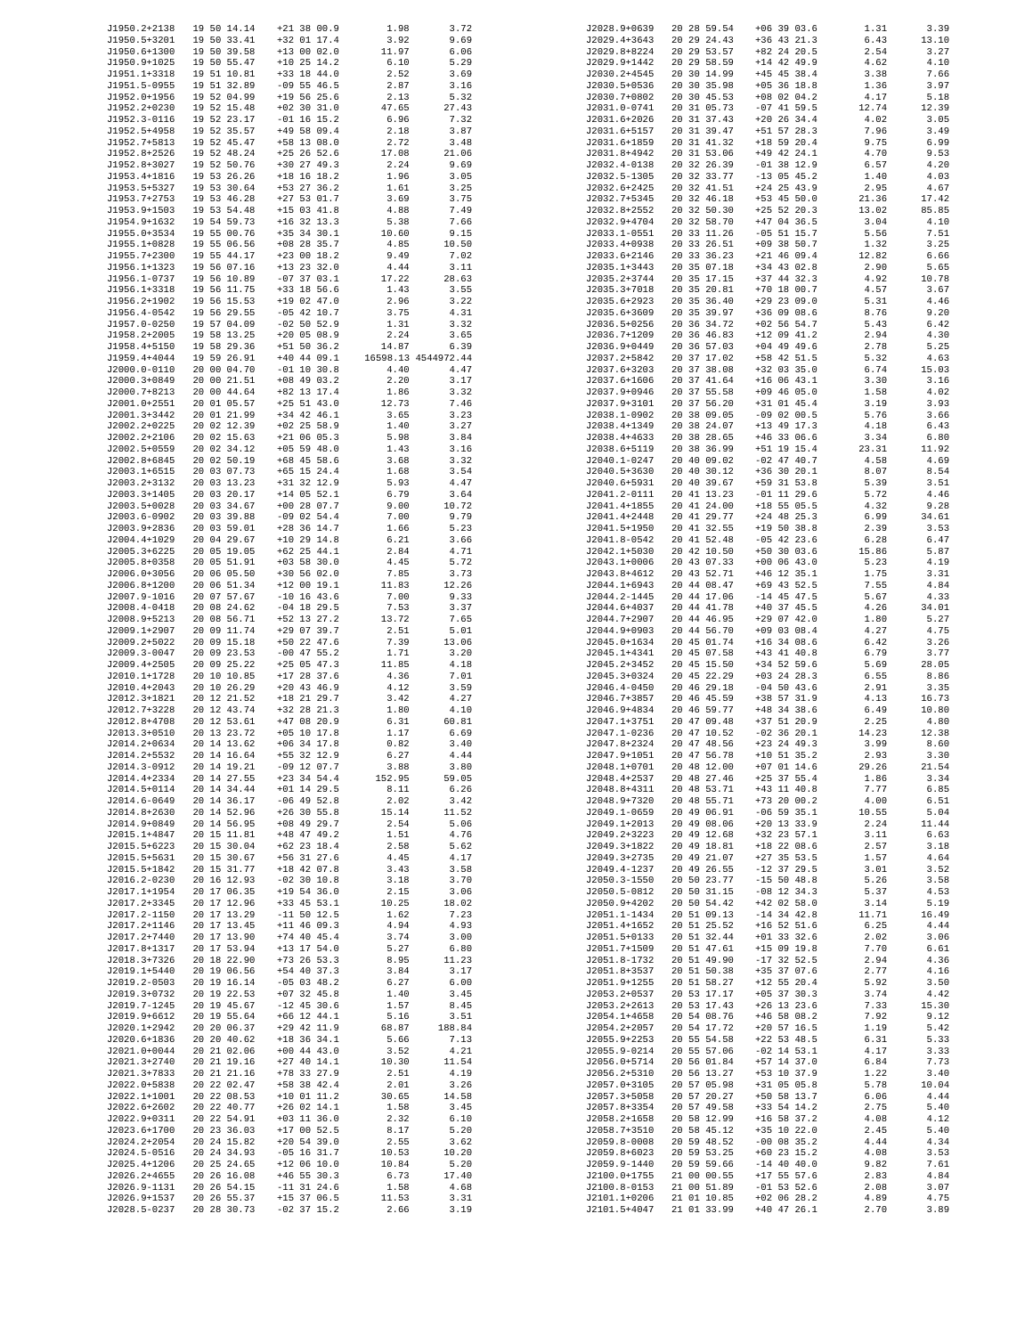| J1950.2+2138 | 19 50 14.14 | +21 38 00.9 | 1.98 | 3.72 |
| J1950.5+3201 | 19 50 33.41 | +32 01 17.4 | 3.92 | 9.69 |
| J1950.6+1300 | 19 50 39.58 | +13 00 02.0 | 11.97 | 6.06 |
| J1950.9+1025 | 19 50 55.47 | +10 25 14.2 | 6.10 | 5.29 |
| J1951.1+3318 | 19 51 10.81 | +33 18 44.0 | 2.52 | 3.69 |
| J1951.5-0955 | 19 51 32.89 | -09 55 46.5 | 2.87 | 3.16 |
| J1952.0+1956 | 19 52 04.99 | +19 56 25.6 | 2.13 | 5.32 |
| J1952.2+0230 | 19 52 15.48 | +02 30 31.0 | 47.65 | 27.43 |
| J1952.3-0116 | 19 52 23.17 | -01 16 15.2 | 6.96 | 7.32 |
| J1952.5+4958 | 19 52 35.57 | +49 58 09.4 | 2.18 | 3.87 |
| J1952.7+5813 | 19 52 45.47 | +58 13 08.0 | 2.72 | 3.48 |
| J1952.8+2526 | 19 52 48.24 | +25 26 52.6 | 17.08 | 21.06 |
| J1952.8+3027 | 19 52 50.76 | +30 27 49.3 | 2.24 | 9.69 |
| J1953.4+1816 | 19 53 26.26 | +18 16 18.2 | 1.96 | 3.05 |
| J1953.5+5327 | 19 53 30.64 | +53 27 36.2 | 1.61 | 3.25 |
| J1953.7+2753 | 19 53 46.28 | +27 53 01.7 | 3.69 | 3.75 |
| J1953.9+1503 | 19 53 54.48 | +15 03 41.8 | 4.88 | 7.49 |
| J1954.9+1632 | 19 54 59.73 | +16 32 13.3 | 5.38 | 7.66 |
| J1955.0+3534 | 19 55 00.76 | +35 34 30.1 | 10.60 | 9.15 |
| J1955.1+0828 | 19 55 06.56 | +08 28 35.7 | 4.85 | 10.50 |
| J1955.7+2300 | 19 55 44.17 | +23 00 18.2 | 9.49 | 7.02 |
| J1956.1+1323 | 19 56 07.16 | +13 23 32.0 | 4.44 | 3.11 |
| J1956.1-0737 | 19 56 10.89 | -07 37 03.1 | 17.22 | 28.63 |
| J1956.1+3318 | 19 56 11.75 | +33 18 56.6 | 1.43 | 3.55 |
| J1956.2+1902 | 19 56 15.53 | +19 02 47.0 | 2.96 | 3.22 |
| J1956.4-0542 | 19 56 29.55 | -05 42 10.7 | 3.75 | 4.31 |
| J1957.0-0250 | 19 57 04.09 | -02 50 52.9 | 1.31 | 3.32 |
| J1958.2+2005 | 19 58 13.25 | +20 05 08.9 | 2.24 | 3.65 |
| J1958.4+5150 | 19 58 29.36 | +51 50 36.2 | 14.87 | 6.39 |
| J1959.4+4044 | 19 59 26.91 | +40 44 09.1 | 16598.13 4544972.44 | |
| J2000.0-0110 | 20 00 04.70 | -01 10 30.8 | 4.40 | 4.47 |
| J2000.3+0849 | 20 00 21.51 | +08 49 03.2 | 2.20 | 3.17 |
| J2000.7+8213 | 20 00 44.64 | +82 13 17.4 | 1.86 | 3.32 |
| J2001.0+2551 | 20 01 05.57 | +25 51 43.0 | 12.73 | 7.46 |
| J2001.3+3442 | 20 01 21.99 | +34 42 46.1 | 3.65 | 3.23 |
| J2002.2+0225 | 20 02 12.39 | +02 25 58.9 | 1.40 | 3.27 |
| J2002.2+2106 | 20 02 15.63 | +21 06 05.3 | 5.98 | 3.84 |
| J2002.5+0559 | 20 02 34.12 | +05 59 48.0 | 1.43 | 3.16 |
| J2002.8+6845 | 20 02 50.19 | +68 45 58.6 | 3.68 | 3.32 |
| J2003.1+6515 | 20 03 07.73 | +65 15 24.4 | 1.68 | 3.54 |
| J2003.2+3132 | 20 03 13.23 | +31 32 12.9 | 5.93 | 4.47 |
| J2003.3+1405 | 20 03 20.17 | +14 05 52.1 | 6.79 | 3.64 |
| J2003.5+0028 | 20 03 34.67 | +00 28 07.7 | 9.00 | 10.72 |
| J2003.6-0902 | 20 03 39.88 | -09 02 54.4 | 7.00 | 9.79 |
| J2003.9+2836 | 20 03 59.01 | +28 36 14.7 | 1.66 | 5.23 |
| J2004.4+1029 | 20 04 29.67 | +10 29 14.8 | 6.21 | 3.66 |
| J2005.3+6225 | 20 05 19.05 | +62 25 44.1 | 2.84 | 4.71 |
| J2005.8+0358 | 20 05 51.91 | +03 58 30.0 | 4.45 | 5.72 |
| J2006.0+3056 | 20 06 05.50 | +30 56 02.0 | 7.85 | 3.73 |
| J2006.8+1200 | 20 06 51.34 | +12 00 19.1 | 11.83 | 12.26 |
| J2007.9-1016 | 20 07 57.67 | -10 16 43.6 | 7.00 | 9.33 |
| J2008.4-0418 | 20 08 24.62 | -04 18 29.5 | 7.53 | 3.37 |
| J2008.9+5213 | 20 08 56.71 | +52 13 27.2 | 13.72 | 7.65 |
| J2009.1+2907 | 20 09 11.74 | +29 07 39.7 | 2.51 | 5.01 |
| J2009.2+5022 | 20 09 15.18 | +50 22 47.6 | 7.39 | 13.06 |
| J2009.3-0047 | 20 09 23.53 | -00 47 55.2 | 1.71 | 3.20 |
| J2009.4+2505 | 20 09 25.22 | +25 05 47.3 | 11.85 | 4.18 |
| J2010.1+1728 | 20 10 10.85 | +17 28 37.6 | 4.36 | 7.01 |
| J2010.4+2043 | 20 10 26.29 | +20 43 46.9 | 4.12 | 3.59 |
| J2012.3+1821 | 20 12 21.52 | +18 21 29.7 | 3.42 | 4.27 |
| J2012.7+3228 | 20 12 43.74 | +32 28 21.3 | 1.80 | 4.10 |
| J2012.8+4708 | 20 12 53.61 | +47 08 20.9 | 6.31 | 60.81 |
| J2013.3+0510 | 20 13 23.72 | +05 10 17.8 | 1.17 | 6.69 |
| J2014.2+0634 | 20 14 13.62 | +06 34 17.8 | 0.82 | 3.40 |
| J2014.2+5532 | 20 14 16.64 | +55 32 12.9 | 6.27 | 4.44 |
| J2014.3-0912 | 20 14 19.21 | -09 12 07.7 | 3.88 | 3.80 |
| J2014.4+2334 | 20 14 27.55 | +23 34 54.4 | 152.95 | 59.05 |
| J2014.5+0114 | 20 14 34.44 | +01 14 29.5 | 8.11 | 6.26 |
| J2014.6-0649 | 20 14 36.17 | -06 49 52.8 | 2.02 | 3.42 |
| J2014.8+2630 | 20 14 52.96 | +26 30 55.8 | 15.14 | 11.52 |
| J2014.9+0849 | 20 14 56.95 | +08 49 29.7 | 2.54 | 5.06 |
| J2015.1+4847 | 20 15 11.81 | +48 47 49.2 | 1.51 | 4.76 |
| J2015.5+6223 | 20 15 30.04 | +62 23 18.4 | 2.58 | 5.62 |
| J2015.5+5631 | 20 15 30.67 | +56 31 27.6 | 4.45 | 4.17 |
| J2015.5+1842 | 20 15 31.77 | +18 42 07.8 | 3.43 | 3.58 |
| J2016.2-0230 | 20 16 12.93 | -02 30 10.8 | 3.18 | 3.70 |
| J2017.1+1954 | 20 17 06.35 | +19 54 36.0 | 2.15 | 3.06 |
| J2017.2+3345 | 20 17 12.96 | +33 45 53.1 | 10.25 | 18.02 |
| J2017.2-1150 | 20 17 13.29 | -11 50 12.5 | 1.62 | 7.23 |
| J2017.2+1146 | 20 17 13.45 | +11 46 09.3 | 4.94 | 4.93 |
| J2017.2+7440 | 20 17 13.90 | +74 40 45.4 | 3.74 | 3.00 |
| J2017.8+1317 | 20 17 53.94 | +13 17 54.0 | 5.27 | 6.80 |
| J2018.3+7326 | 20 18 22.90 | +73 26 53.3 | 8.95 | 11.23 |
| J2019.1+5440 | 20 19 06.56 | +54 40 37.3 | 3.84 | 3.17 |
| J2019.2-0503 | 20 19 16.14 | -05 03 48.2 | 6.27 | 6.00 |
| J2019.3+0732 | 20 19 22.53 | +07 32 45.8 | 1.40 | 3.45 |
| J2019.7-1245 | 20 19 45.67 | -12 45 30.6 | 1.57 | 8.45 |
| J2019.9+6612 | 20 19 55.64 | +66 12 44.1 | 5.16 | 3.51 |
| J2020.1+2942 | 20 20 06.37 | +29 42 11.9 | 68.87 | 188.84 |
| J2020.6+1836 | 20 20 40.62 | +18 36 34.1 | 5.66 | 7.13 |
| J2021.0+0044 | 20 21 02.06 | +00 44 43.0 | 3.52 | 4.21 |
| J2021.3+2740 | 20 21 19.16 | +27 40 14.1 | 10.30 | 11.54 |
| J2021.3+7833 | 20 21 21.16 | +78 33 27.9 | 2.51 | 4.19 |
| J2022.0+5838 | 20 22 02.47 | +58 38 42.4 | 2.01 | 3.26 |
| J2022.1+1001 | 20 22 08.53 | +10 01 11.2 | 30.65 | 14.58 |
| J2022.6+2602 | 20 22 40.77 | +26 02 14.1 | 1.58 | 3.45 |
| J2022.9+0311 | 20 22 54.91 | +03 11 36.0 | 2.32 | 6.10 |
| J2023.6+1700 | 20 23 36.03 | +17 00 52.5 | 8.17 | 5.20 |
| J2024.2+2054 | 20 24 15.82 | +20 54 39.0 | 2.55 | 3.62 |
| J2024.5-0516 | 20 24 34.93 | -05 16 31.7 | 10.53 | 10.20 |
| J2025.4+1206 | 20 25 24.65 | +12 06 10.0 | 10.84 | 5.20 |
| J2026.2+4655 | 20 26 16.08 | +46 55 30.3 | 6.73 | 17.40 |
| J2026.9-1131 | 20 26 54.15 | -11 31 24.6 | 1.58 | 4.68 |
| J2026.9+1537 | 20 26 55.37 | +15 37 06.5 | 11.53 | 3.31 |
| J2028.5-0237 | 20 28 30.73 | -02 37 15.2 | 2.66 | 3.19 |
| J2028.9+0639 | 20 28 59.54 | +06 39 03.6 | 1.31 | 3.39 |
| J2029.4+3643 | 20 29 24.43 | +36 43 21.3 | 6.43 | 13.10 |
| J2029.8+8224 | 20 29 53.57 | +82 24 20.5 | 2.54 | 3.27 |
| J2029.9+1442 | 20 29 58.59 | +14 42 49.9 | 4.62 | 4.10 |
| J2030.2+4545 | 20 30 14.99 | +45 45 38.4 | 3.38 | 7.66 |
| J2030.5+0536 | 20 30 35.98 | +05 36 18.8 | 1.36 | 3.97 |
| J2030.7+0802 | 20 30 45.53 | +08 02 04.2 | 4.17 | 5.18 |
| J2031.0-0741 | 20 31 05.73 | -07 41 59.5 | 12.74 | 12.39 |
| J2031.6+2026 | 20 31 37.43 | +20 26 34.4 | 4.02 | 3.05 |
| J2031.6+5157 | 20 31 39.47 | +51 57 28.3 | 7.96 | 3.49 |
| J2031.6+1859 | 20 31 41.32 | +18 59 20.4 | 9.75 | 6.99 |
| J2031.8+4942 | 20 31 53.06 | +49 42 24.1 | 4.70 | 9.53 |
| J2032.4-0138 | 20 32 26.39 | -01 38 12.9 | 6.57 | 4.20 |
| J2032.5-1305 | 20 32 33.77 | -13 05 45.2 | 1.40 | 4.03 |
| J2032.6+2425 | 20 32 41.51 | +24 25 43.9 | 2.95 | 4.67 |
| J2032.7+5345 | 20 32 46.18 | +53 45 50.0 | 21.36 | 17.42 |
| J2032.8+2552 | 20 32 50.30 | +25 52 20.3 | 13.02 | 85.85 |
| J2032.9+4704 | 20 32 58.70 | +47 04 36.5 | 3.04 | 4.10 |
| J2033.1-0551 | 20 33 11.26 | -05 51 15.7 | 5.56 | 7.51 |
| J2033.4+0938 | 20 33 26.51 | +09 38 50.7 | 1.32 | 3.25 |
| J2033.6+2146 | 20 33 36.23 | +21 46 09.4 | 12.82 | 6.66 |
| J2035.1+3443 | 20 35 07.18 | +34 43 02.8 | 2.90 | 5.65 |
| J2035.2+3744 | 20 35 17.15 | +37 44 32.3 | 4.92 | 10.78 |
| J2035.3+7018 | 20 35 20.81 | +70 18 00.7 | 4.57 | 3.67 |
| J2035.6+2923 | 20 35 36.40 | +29 23 09.0 | 5.31 | 4.46 |
| J2035.6+3609 | 20 35 39.97 | +36 09 08.6 | 8.76 | 9.20 |
| J2036.5+0256 | 20 36 34.72 | +02 56 54.7 | 5.43 | 6.42 |
| J2036.7+1209 | 20 36 46.83 | +12 09 41.2 | 2.94 | 4.30 |
| J2036.9+0449 | 20 36 57.03 | +04 49 49.6 | 2.78 | 5.25 |
| J2037.2+5842 | 20 37 17.02 | +58 42 51.5 | 5.32 | 4.63 |
| J2037.6+3203 | 20 37 38.08 | +32 03 35.0 | 6.74 | 15.03 |
| J2037.6+1606 | 20 37 41.64 | +16 06 43.1 | 3.30 | 3.16 |
| J2037.9+0946 | 20 37 55.58 | +09 46 05.0 | 1.58 | 4.02 |
| J2037.9+3101 | 20 37 56.20 | +31 01 45.4 | 3.19 | 3.93 |
| J2038.1-0902 | 20 38 09.05 | -09 02 00.5 | 5.76 | 3.66 |
| J2038.4+1349 | 20 38 24.07 | +13 49 17.3 | 4.18 | 6.43 |
| J2038.4+4633 | 20 38 28.65 | +46 33 06.6 | 3.34 | 6.80 |
| J2038.6+5119 | 20 38 36.99 | +51 19 15.4 | 23.31 | 11.92 |
| J2040.1-0247 | 20 40 09.02 | -02 47 40.7 | 4.58 | 4.69 |
| J2040.5+3630 | 20 40 30.12 | +36 30 20.1 | 8.07 | 8.54 |
| J2040.6+5931 | 20 40 39.67 | +59 31 53.8 | 5.39 | 3.51 |
| J2041.2-0111 | 20 41 13.23 | -01 11 29.6 | 5.72 | 4.46 |
| J2041.4+1855 | 20 41 24.00 | +18 55 05.5 | 4.32 | 9.28 |
| J2041.4+2448 | 20 41 29.77 | +24 48 25.3 | 6.99 | 34.61 |
| J2041.5+1950 | 20 41 32.55 | +19 50 38.8 | 2.39 | 3.53 |
| J2041.8-0542 | 20 41 52.48 | -05 42 23.6 | 6.28 | 6.47 |
| J2042.1+5030 | 20 42 10.50 | +50 30 03.6 | 15.86 | 5.87 |
| J2043.1+0006 | 20 43 07.33 | +00 06 43.0 | 5.23 | 4.19 |
| J2043.8+4612 | 20 43 52.71 | +46 12 35.1 | 1.75 | 3.31 |
| J2044.1+6943 | 20 44 08.47 | +69 43 52.5 | 7.55 | 4.84 |
| J2044.2-1445 | 20 44 17.06 | -14 45 47.5 | 5.67 | 4.33 |
| J2044.6+4037 | 20 44 41.78 | +40 37 45.5 | 4.26 | 34.01 |
| J2044.7+2907 | 20 44 46.95 | +29 07 42.0 | 1.80 | 5.27 |
| J2044.9+0903 | 20 44 56.70 | +09 03 08.4 | 4.27 | 4.75 |
| J2045.0+1634 | 20 45 01.74 | +16 34 08.6 | 6.42 | 3.26 |
| J2045.1+4341 | 20 45 07.58 | +43 41 40.8 | 6.79 | 3.77 |
| J2045.2+3452 | 20 45 15.50 | +34 52 59.6 | 5.69 | 28.05 |
| J2045.3+0324 | 20 45 22.29 | +03 24 28.3 | 6.55 | 8.86 |
| J2046.4-0450 | 20 46 29.18 | -04 50 43.6 | 2.91 | 3.35 |
| J2046.7+3857 | 20 46 45.59 | +38 57 31.9 | 4.13 | 16.73 |
| J2046.9+4834 | 20 46 59.77 | +48 34 38.6 | 6.49 | 10.80 |
| J2047.1+3751 | 20 47 09.48 | +37 51 20.9 | 2.25 | 4.80 |
| J2047.1-0236 | 20 47 10.52 | -02 36 20.1 | 14.23 | 12.38 |
| J2047.8+2324 | 20 47 48.56 | +23 24 49.3 | 3.99 | 8.60 |
| J2047.9+1051 | 20 47 56.78 | +10 51 35.2 | 2.93 | 3.30 |
| J2048.1+0701 | 20 48 12.00 | +07 01 14.6 | 29.26 | 21.54 |
| J2048.4+2537 | 20 48 27.46 | +25 37 55.4 | 1.86 | 3.34 |
| J2048.8+4311 | 20 48 53.71 | +43 11 40.8 | 7.77 | 6.85 |
| J2048.9+7320 | 20 48 55.71 | +73 20 00.2 | 4.00 | 6.51 |
| J2049.1-0659 | 20 49 06.91 | -06 59 35.1 | 10.55 | 5.04 |
| J2049.1+2013 | 20 49 08.06 | +20 13 33.9 | 2.24 | 11.44 |
| J2049.2+3223 | 20 49 12.68 | +32 23 57.1 | 3.11 | 6.63 |
| J2049.3+1822 | 20 49 18.81 | +18 22 08.6 | 2.57 | 3.18 |
| J2049.3+2735 | 20 49 21.07 | +27 35 53.5 | 1.57 | 4.64 |
| J2049.4-1237 | 20 49 26.55 | -12 37 29.5 | 3.01 | 3.52 |
| J2050.3-1550 | 20 50 23.77 | -15 50 48.8 | 5.26 | 3.58 |
| J2050.5-0812 | 20 50 31.15 | -08 12 34.3 | 5.37 | 4.53 |
| J2050.9+4202 | 20 50 54.42 | +42 02 58.0 | 3.14 | 5.19 |
| J2051.1-1434 | 20 51 09.13 | -14 34 42.8 | 11.71 | 16.49 |
| J2051.4+1652 | 20 51 25.52 | +16 52 51.6 | 6.25 | 4.44 |
| J2051.5+0133 | 20 51 32.44 | +01 33 32.6 | 2.02 | 3.06 |
| J2051.7+1509 | 20 51 47.61 | +15 09 19.8 | 7.70 | 6.61 |
| J2051.8-1732 | 20 51 49.90 | -17 32 52.5 | 2.94 | 4.36 |
| J2051.8+3537 | 20 51 50.38 | +35 37 07.6 | 2.77 | 4.16 |
| J2051.9+1255 | 20 51 58.27 | +12 55 20.4 | 5.92 | 3.50 |
| J2053.2+0537 | 20 53 17.17 | +05 37 30.3 | 3.74 | 4.42 |
| J2053.2+2613 | 20 53 17.43 | +26 13 23.6 | 7.33 | 15.30 |
| J2054.1+4658 | 20 54 08.76 | +46 58 08.2 | 7.92 | 9.12 |
| J2054.2+2057 | 20 54 17.72 | +20 57 16.5 | 1.19 | 5.42 |
| J2055.9+2253 | 20 55 54.58 | +22 53 48.5 | 6.31 | 5.33 |
| J2055.9-0214 | 20 55 57.06 | -02 14 53.1 | 4.17 | 3.33 |
| J2056.0+5714 | 20 56 01.84 | +57 14 37.0 | 6.84 | 7.73 |
| J2056.2+5310 | 20 56 13.27 | +53 10 37.9 | 1.22 | 3.40 |
| J2057.0+3105 | 20 57 05.98 | +31 05 05.8 | 5.78 | 10.04 |
| J2057.3+5058 | 20 57 20.27 | +50 58 13.7 | 6.06 | 4.44 |
| J2057.8+3354 | 20 57 49.58 | +33 54 14.2 | 2.75 | 5.40 |
| J2058.2+1658 | 20 58 12.99 | +16 58 37.2 | 4.08 | 4.12 |
| J2058.7+3510 | 20 58 45.12 | +35 10 22.0 | 2.45 | 5.40 |
| J2059.8-0008 | 20 59 48.52 | -00 08 35.2 | 4.44 | 4.34 |
| J2059.8+6023 | 20 59 53.25 | +60 23 15.2 | 4.08 | 3.53 |
| J2059.9-1440 | 20 59 59.66 | -14 40 40.0 | 9.82 | 7.61 |
| J2100.0+1755 | 21 00 00.55 | +17 55 57.6 | 2.83 | 4.84 |
| J2100.8-0153 | 21 00 51.89 | -01 53 52.6 | 2.08 | 3.07 |
| J2101.1+0206 | 21 01 10.85 | +02 06 28.2 | 4.89 | 4.75 |
| J2101.5+4047 | 21 01 33.99 | +40 47 26.1 | 2.70 | 3.89 |